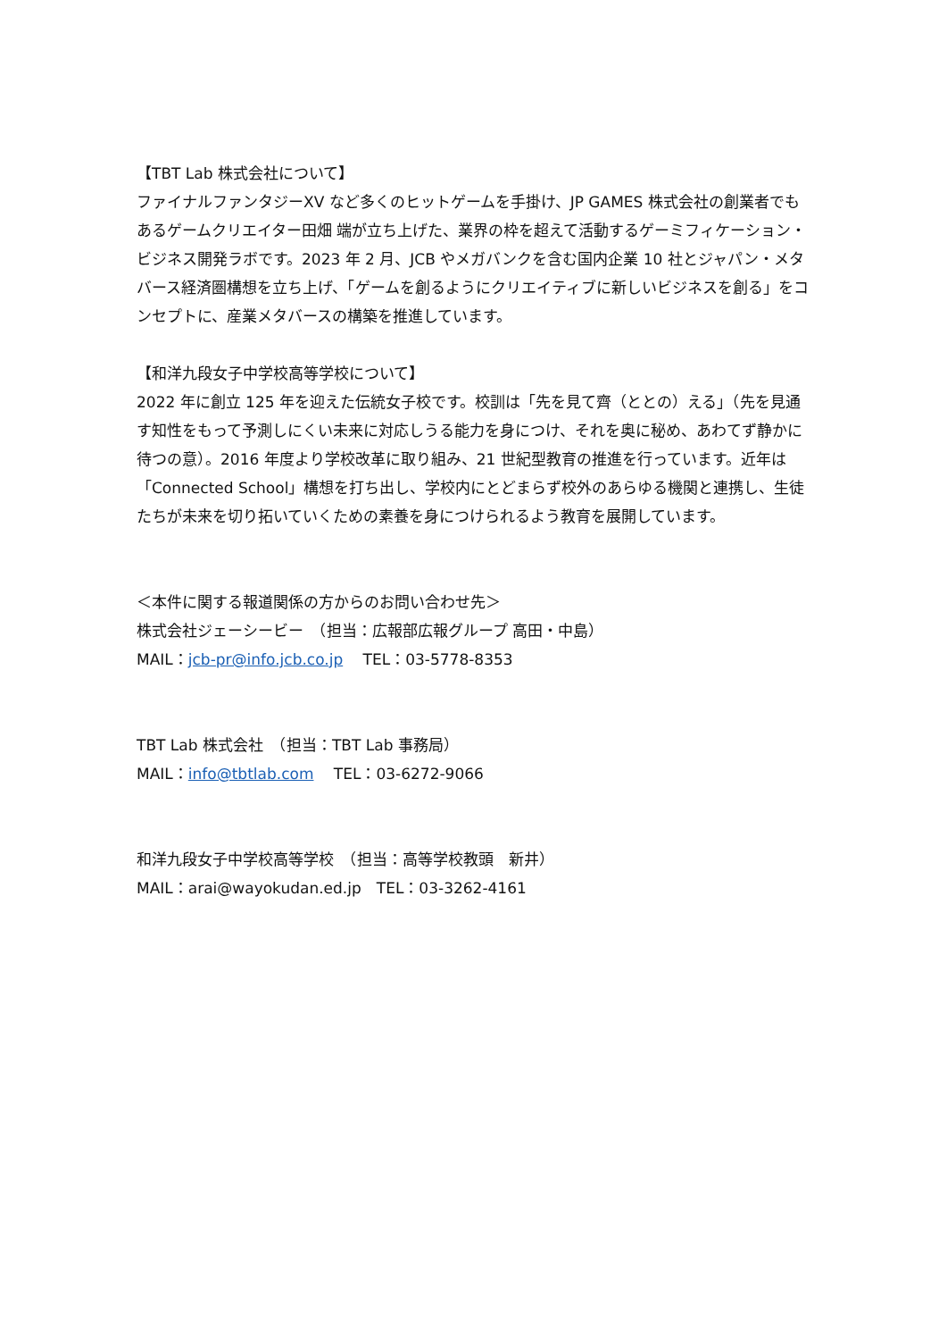【TBT Lab 株式会社について】
ファイナルファンタジーXV など多くのヒットゲームを手掛け、JP GAMES 株式会社の創業者でもあるゲームクリエイター田畑 端が立ち上げた、業界の枠を超えて活動するゲーミフィケーション・ビジネス開発ラボです。2023 年 2 月、JCB やメガバンクを含む国内企業 10 社とジャパン・メタバース経済圏構想を立ち上げ、「ゲームを創るようにクリエイティブに新しいビジネスを創る」をコンセプトに、産業メタバースの構築を推進しています。
【和洋九段女子中学校高等学校について】
2022 年に創立 125 年を迎えた伝統女子校です。校訓は「先を見て齊（ととの）える」（先を見通す知性をもって予測しにくい未来に対応しうる能力を身につけ、それを奥に秘め、あわてず静かに待つの意）。2016 年度より学校改革に取り組み、21 世紀型教育の推進を行っています。近年は「Connected School」構想を打ち出し、学校内にとどまらず校外のあらゆる機関と連携し、生徒たちが未来を切り拓いていくための素養を身につけられるよう教育を展開しています。
＜本件に関する報道関係の方からのお問い合わせ先＞
株式会社ジェーシービー　（担当：広報部広報グループ 高田・中島）
MAIL：jcb-pr@info.jcb.co.jp　 TEL：03-5778-8353
TBT Lab 株式会社　（担当：TBT Lab 事務局）
MAIL：info@tbtlab.com　 TEL：03-6272-9066
和洋九段女子中学校高等学校　（担当：高等学校教頭　新井）
MAIL：arai@wayokudan.ed.jp　TEL：03-3262-4161